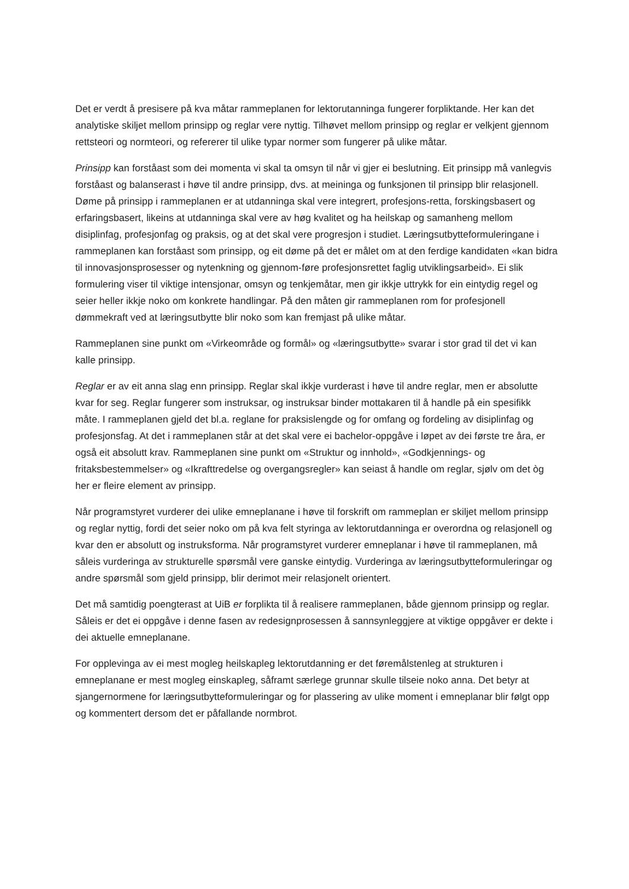Det er verdt å presisere på kva måtar rammeplanen for lektorutanninga fungerer forpliktande. Her kan det analytiske skiljet mellom prinsipp og reglar vere nyttig. Tilhøvet mellom prinsipp og reglar er velkjent gjennom rettsteori og normteori, og refererer til ulike typar normer som fungerer på ulike måtar.
Prinsipp kan forståast som dei momenta vi skal ta omsyn til når vi gjer ei beslutning. Eit prinsipp må vanlegvis forståast og balanserast i høve til andre prinsipp, dvs. at meininga og funksjonen til prinsipp blir relasjonell. Døme på prinsipp i rammeplanen er at utdanninga skal vere integrert, profesjons-retta, forskingsbasert og erfaringsbasert, likeins at utdanninga skal vere av høg kvalitet og ha heilskap og samanheng mellom disiplinfag, profesjonfag og praksis, og at det skal vere progresjon i studiet. Læringsutbytteformuleringane i rammeplanen kan forståast som prinsipp, og eit døme på det er målet om at den ferdige kandidaten «kan bidra til innovasjonsprosesser og nytenkning og gjennom-føre profesjonsrettet faglig utviklingsarbeid». Ei slik formulering viser til viktige intensjonar, omsyn og tenkjemåtar, men gir ikkje uttrykk for ein eintydig regel og seier heller ikkje noko om konkrete handlingar. På den måten gir rammeplanen rom for profesjonell dømmekraft ved at læringsutbytte blir noko som kan fremjast på ulike måtar.
Rammeplanen sine punkt om «Virkeområde og formål» og «læringsutbytte» svarar i stor grad til det vi kan kalle prinsipp.
Reglar er av eit anna slag enn prinsipp. Reglar skal ikkje vurderast i høve til andre reglar, men er absolutte kvar for seg. Reglar fungerer som instruksar, og instruksar binder mottakaren til å handle på ein spesifikk måte. I rammeplanen gjeld det bl.a. reglane for praksislengde og for omfang og fordeling av disiplinfag og profesjonsfag. At det i rammeplanen står at det skal vere ei bachelor-oppgåve i løpet av dei første tre åra, er også eit absolutt krav. Rammeplanen sine punkt om «Struktur og innhold», «Godkjennings- og fritaksbestemmelser» og «Ikrafttredelse og overgangsregler» kan seiast å handle om reglar, sjølv om det òg her er fleire element av prinsipp.
Når programstyret vurderer dei ulike emneplanane i høve til forskrift om rammeplan er skiljet mellom prinsipp og reglar nyttig, fordi det seier noko om på kva felt styringa av lektorutdanninga er overordna og relasjonell og kvar den er absolutt og instruksforma. Når programstyret vurderer emneplanar i høve til rammeplanen, må såleis vurderinga av strukturelle spørsmål vere ganske eintydig. Vurderinga av læringsutbytteformuleringar og andre spørsmål som gjeld prinsipp, blir derimot meir relasjonelt orientert.
Det må samtidig poengterast at UiB er forplikta til å realisere rammeplanen, både gjennom prinsipp og reglar. Såleis er det ei oppgåve i denne fasen av redesignprosessen å sannsynleggjere at viktige oppgåver er dekte i dei aktuelle emneplanane.
For opplevinga av ei mest mogleg heilskapleg lektorutdanning er det føremålstenleg at strukturen i emneplanane er mest mogleg einskapleg, såframt særlege grunnar skulle tilseie noko anna. Det betyr at sjangernormene for læringsutbytteformuleringar og for plassering av ulike moment i emneplanar blir følgt opp og kommentert dersom det er påfallande normbrot.